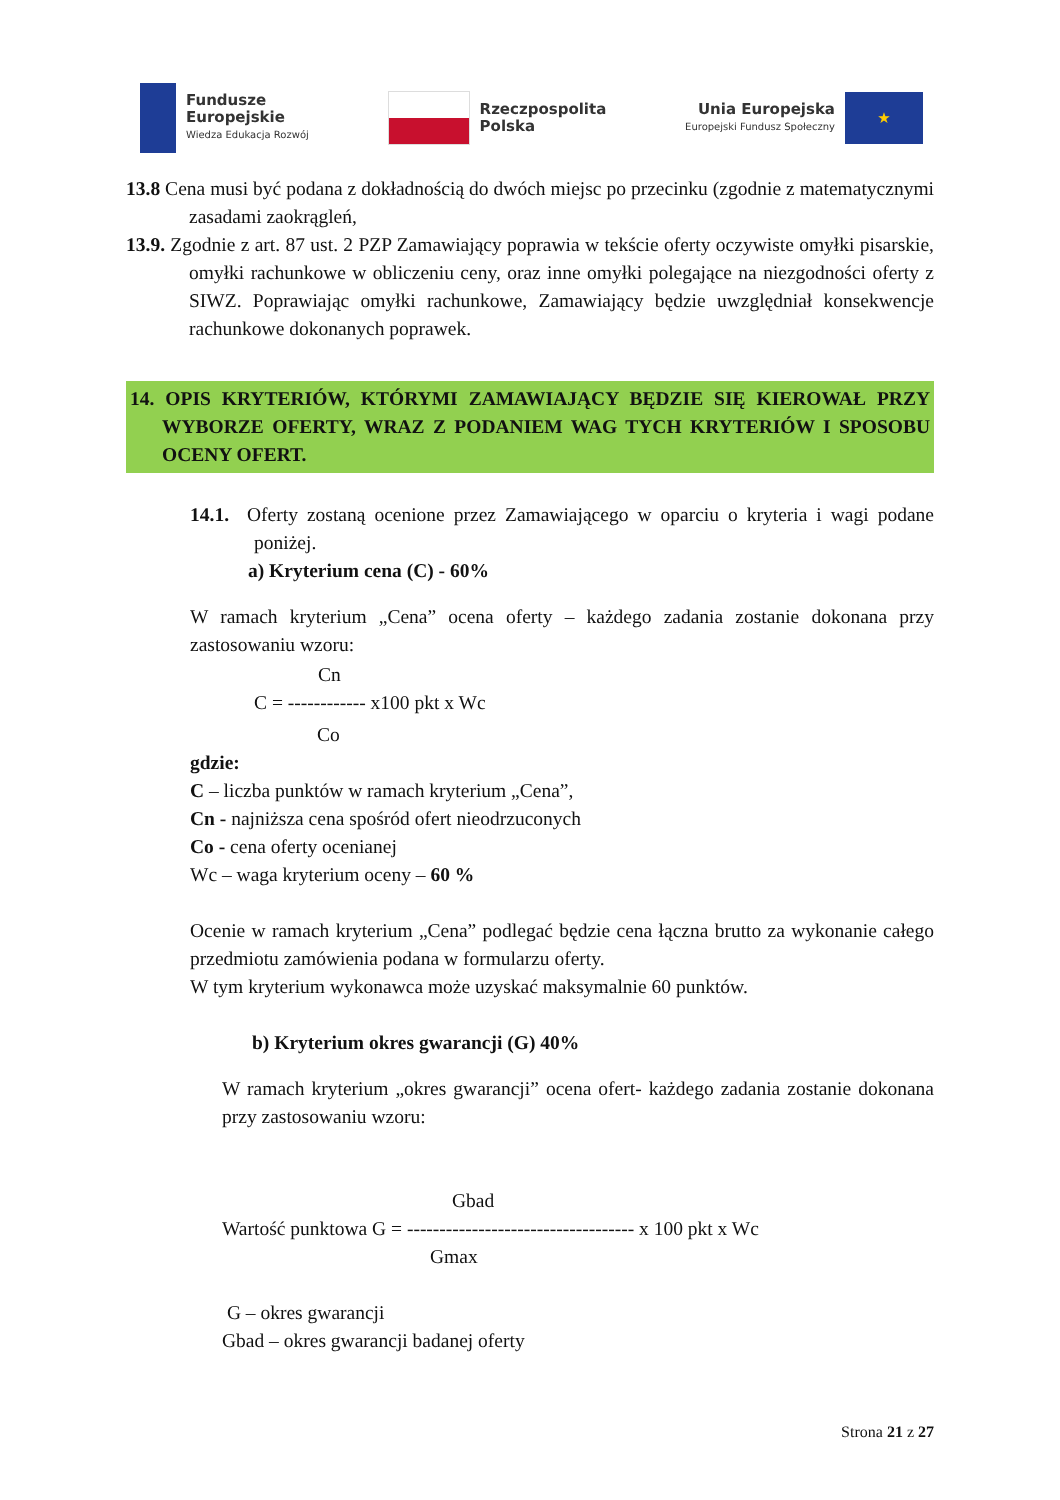Fundusze
Europejskie
Wiedza Edukacja Rozwój
Rzeczpospolita
Polska
Unia Europejska
Europejski Fundusz Społeczny
★
13.8 Cena musi być podana z dokładnością do dwóch miejsc po przecinku (zgodnie z matematycznymi zasadami zaokrągleń,
13.9. Zgodnie z art. 87 ust. 2 PZP Zamawiający poprawia w tekście oferty oczywiste omyłki pisarskie, omyłki rachunkowe w obliczeniu ceny, oraz inne omyłki polegające na niezgodności oferty z SIWZ. Poprawiając omyłki rachunkowe, Zamawiający będzie uwzględniał konsekwencje rachunkowe dokonanych poprawek.
14. OPIS KRYTERIÓW, KTÓRYMI ZAMAWIAJĄCY BĘDZIE SIĘ KIEROWAŁ PRZY WYBORZE OFERTY, WRAZ Z PODANIEM WAG TYCH KRYTERIÓW I SPOSOBU OCENY OFERT.
14.1. Oferty zostaną ocenione przez Zamawiającego w oparciu o kryteria i wagi podane poniżej.
a) Kryterium cena (C) - 60%
W ramach kryterium „Cena” ocena oferty – każdego zadania zostanie dokonana przy zastosowaniu wzoru:
Cn
C = ------------ x100 pkt x Wc
Co
gdzie:
C – liczba punktów w ramach kryterium „Cena”,
Cn - najniższa cena spośród ofert nieodrzuconych
Co - cena oferty ocenianej
Wc – waga kryterium oceny – 60 %
Ocenie w ramach kryterium „Cena” podlegać będzie cena łączna brutto za wykonanie całego przedmiotu zamówienia podana w formularzu oferty.
W tym kryterium wykonawca może uzyskać maksymalnie 60 punktów.
b) Kryterium okres gwarancji (G) 40%
W ramach kryterium „okres gwarancji” ocena ofert- każdego zadania zostanie dokonana przy zastosowaniu wzoru:
Gbad
Wartość punktowa G = ----------------------------------- x 100 pkt x Wc
Gmax
G – okres gwarancji
Gbad – okres gwarancji badanej oferty
Strona 21 z 27